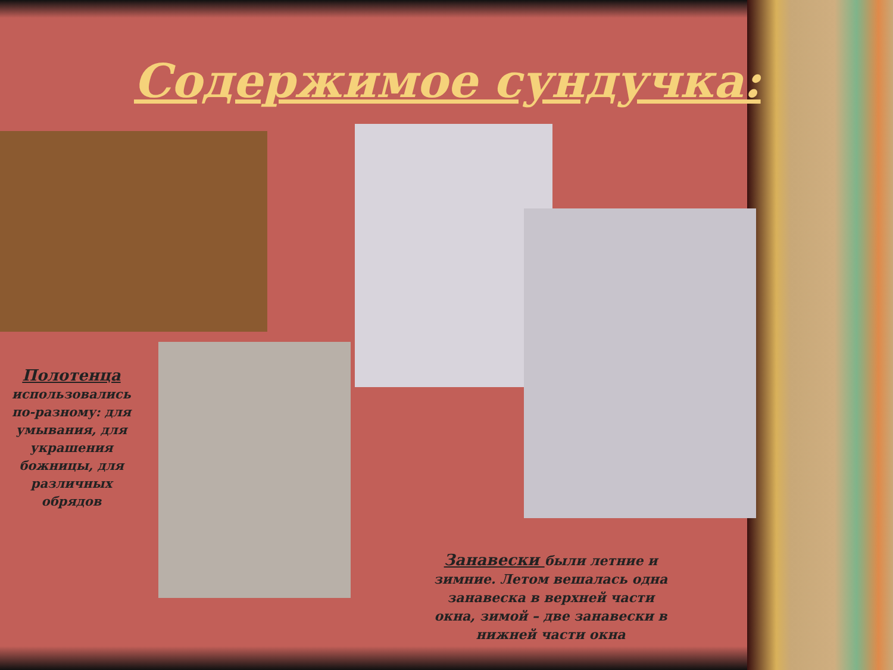Содержимое сундучка:
Полотенца
использовались по-разному: для умывания, для украшения божницы, для различных обрядов
Занавески были летние и зимние. Летом вешалась одна занавеска в верхней части окна, зимой – две занавески в нижней части окна